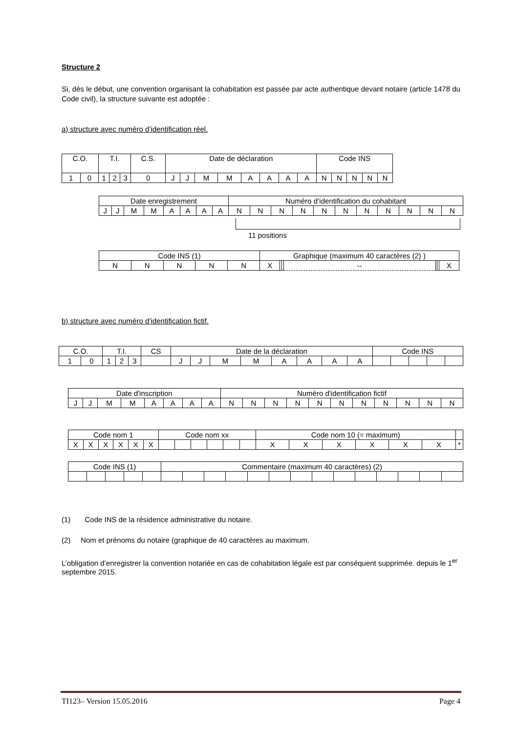Structure 2
Si, dès le début, une convention organisant la cohabitation est passée par acte authentique devant notaire (article 1478 du Code civil), la structure suivante est adoptée :
a) structure avec numéro d’identification réel.
| C.O. | | T.I. | | | C.S. | Date de déclaration | | | | | | | | Code INS | | | | |
| 1 | 0 | 1 | 2 | 3 | 0 | J | J | M | M | A | A | A | A | N | N | N | N | N |
| Date enregistrement | | | | | | | | Numéro d’identification du cohabitant | | | | | | | | | | |
| J | J | M | M | A | A | A | A | N | N | N | N | N | N | N | N | N | N | N |
11 positions
| Code INS (1) | | | | | Graphique (maximum 40 caractères (2) ) | | | | | | |
| N | N | N | N | N | X | | | -- | | | X |
b) structure avec numéro d’identification fictif.
| C.O. | | T.I. | | | CS | Date de la déclaration | | | | | | | | Code INS | | | | |
| 1 | 0 | 1 | 2 | 3 | | J | J | M | M | A | A | A | A | | | | | |
| Date d'inscription | | | | | | | | Numéro d'identification fictif | | | | | | | | | | |
| J | J | M | M | A | A | A | A | N | N | N | N | N | N | N | N | N | N | N |
| Code nom 1 | | | | | | Code nom xx | | | | | | Code nom 10 (= maximum) | | | | | | |
| X | X | X | X | X | X | | | | | | | X | X | X | X | X | X | * |
| Code INS (1) | | | | | Commentaire (maximum 40 caractères) (2) | | | | | | | | | | | | | |
(1) Code INS de la résidence administrative du notaire.
(2) Nom et prénoms du notaire (graphique de 40 caractères au maximum.
L’obligation d’enregistrer la convention notariée en cas de cohabitation légale est par conséquent supprimée. depuis le 1<sup>er</sup> septembre 2015.
TI123– Version 15.05.2016 Page 4